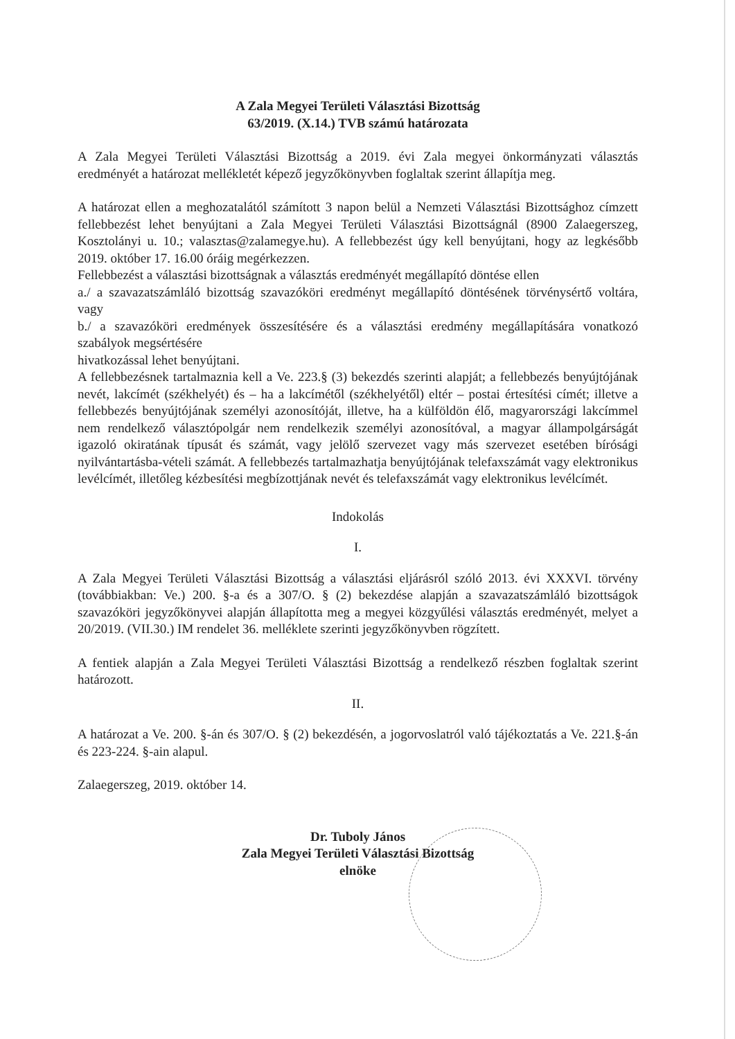A Zala Megyei Területi Választási Bizottság
63/2019. (X.14.) TVB számú határozata
A Zala Megyei Területi Választási Bizottság a 2019. évi Zala megyei önkormányzati választás eredményét a határozat mellékletét képező jegyzőkönyvben foglaltak szerint állapítja meg.
A határozat ellen a meghozatalától számított 3 napon belül a Nemzeti Választási Bizottsághoz címzett fellebbezést lehet benyújtani a Zala Megyei Területi Választási Bizottságnál (8900 Zalaegerszeg, Kosztolányi u. 10.; valasztas@zalamegye.hu). A fellebbezést úgy kell benyújtani, hogy az legkésőbb 2019. október 17. 16.00 óráig megérkezzen.
Fellebbezést a választási bizottságnak a választás eredményét megállapító döntése ellen
a./ a szavazatszámláló bizottság szavazóköri eredményt megállapító döntésének törvénysértő voltára, vagy
b./ a szavazóköri eredmények összesítésére és a választási eredmény megállapítására vonatkozó szabályok megsértésére
hivatkozással lehet benyújtani.
A fellebbezésnek tartalmaznia kell a Ve. 223.§ (3) bekezdés szerinti alapját; a fellebbezés benyújtójának nevét, lakcímét (székhelyét) és – ha a lakcímétől (székhelyétől) eltér – postai értesítési címét; illetve a fellebbezés benyújtójának személyi azonosítóját, illetve, ha a külföldön élő, magyarországi lakcímmel nem rendelkező választópolgár nem rendelkezik személyi azonosítóval, a magyar állampolgárságát igazoló okiratának típusát és számát, vagy jelölő szervezet vagy más szervezet esetében bírósági nyilvántartásba-vételi számát. A fellebbezés tartalmazhatja benyújtójának telefaxszámát vagy elektronikus levélcímét, illetőleg kézbesítési megbízottjának nevét és telefaxszámát vagy elektronikus levélcímét.
Indokolás
I.
A Zala Megyei Területi Választási Bizottság a választási eljárásról szóló 2013. évi XXXVI. törvény (továbbiakban: Ve.) 200. §-a és a 307/O. § (2) bekezdése alapján a szavazatszámláló bizottságok szavazóköri jegyzőkönyvei alapján állapította meg a megyei közgyűlési választás eredményét, melyet a 20/2019. (VII.30.) IM rendelet 36. melléklete szerinti jegyzőkönyvben rögzített.
A fentiek alapján a Zala Megyei Területi Választási Bizottság a rendelkező részben foglaltak szerint határozott.
II.
A határozat a Ve. 200. §-án és 307/O. § (2) bekezdésén, a jogorvoslatról való tájékoztatás a Ve. 221.§-án és 223-224. §-ain alapul.
Zalaegerszeg, 2019. október 14.
Dr. Tuboly János
Zala Megyei Területi Választási Bizottság
elnöke